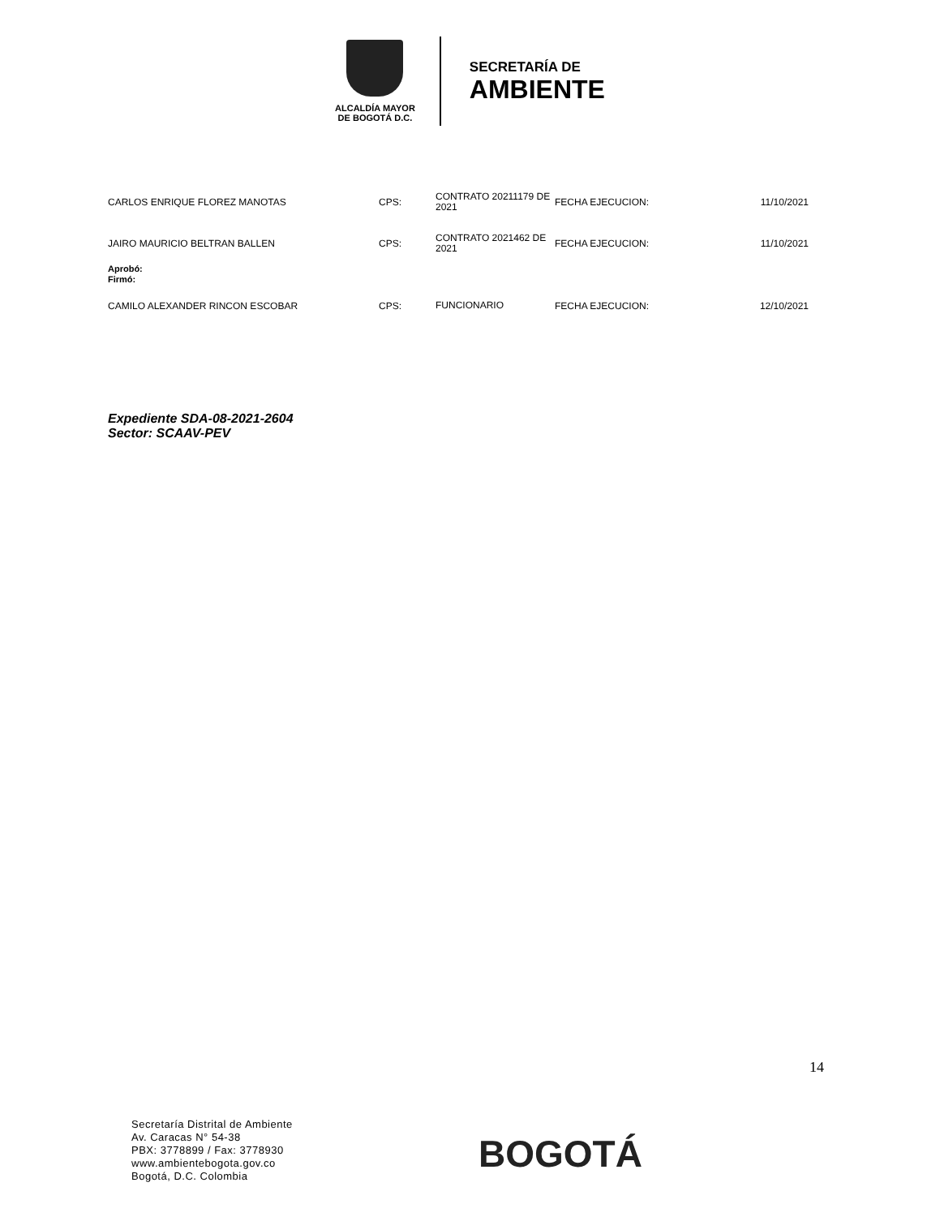ALCALDÍA MAYOR
DE BOGOTÁ D.C.
SECRETARÍA DE
AMBIENTE
| CARLOS ENRIQUE FLOREZ MANOTAS | CPS: | CONTRATO 20211179 DE 2021 | FECHA EJECUCION: | 11/10/2021 |
| JAIRO MAURICIO BELTRAN BALLEN | CPS: | CONTRATO 2021462 DE 2021 | FECHA EJECUCION: | 11/10/2021 |
| Aprobó: Firmó: | | | | |
| CAMILO ALEXANDER RINCON ESCOBAR | CPS: | FUNCIONARIO | FECHA EJECUCION: | 12/10/2021 |
Expediente SDA-08-2021-2604
Sector: SCAAV-PEV
14
Secretaría Distrital de Ambiente
Av. Caracas N° 54-38
PBX: 3778899 / Fax: 3778930
www.ambientebogota.gov.co
Bogotá, D.C. Colombia
BOGOTÁ